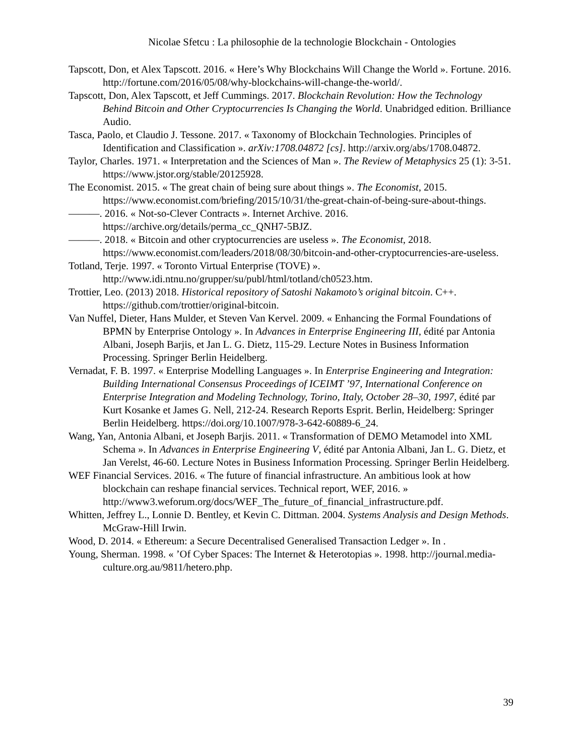Nicolae Sfetcu : La philosophie de la technologie Blockchain - Ontologies
Tapscott, Don, et Alex Tapscott. 2016. « Here’s Why Blockchains Will Change the World ». Fortune. 2016. http://fortune.com/2016/05/08/why-blockchains-will-change-the-world/.
Tapscott, Don, Alex Tapscott, et Jeff Cummings. 2017. Blockchain Revolution: How the Technology Behind Bitcoin and Other Cryptocurrencies Is Changing the World. Unabridged edition. Brilliance Audio.
Tasca, Paolo, et Claudio J. Tessone. 2017. « Taxonomy of Blockchain Technologies. Principles of Identification and Classification ». arXiv:1708.04872 [cs]. http://arxiv.org/abs/1708.04872.
Taylor, Charles. 1971. « Interpretation and the Sciences of Man ». The Review of Metaphysics 25 (1): 3-51. https://www.jstor.org/stable/20125928.
The Economist. 2015. « The great chain of being sure about things ». The Economist, 2015. https://www.economist.com/briefing/2015/10/31/the-great-chain-of-being-sure-about-things.
———. 2016. « Not-so-Clever Contracts ». Internet Archive. 2016. https://archive.org/details/perma_cc_QNH7-5BJZ.
———. 2018. « Bitcoin and other cryptocurrencies are useless ». The Economist, 2018. https://www.economist.com/leaders/2018/08/30/bitcoin-and-other-cryptocurrencies-are-useless.
Totland, Terje. 1997. « Toronto Virtual Enterprise (TOVE) ». http://www.idi.ntnu.no/grupper/su/publ/html/totland/ch0523.htm.
Trottier, Leo. (2013) 2018. Historical repository of Satoshi Nakamoto’s original bitcoin. C++. https://github.com/trottier/original-bitcoin.
Van Nuffel, Dieter, Hans Mulder, et Steven Van Kervel. 2009. « Enhancing the Formal Foundations of BPMN by Enterprise Ontology ». In Advances in Enterprise Engineering III, édité par Antonia Albani, Joseph Barjis, et Jan L. G. Dietz, 115-29. Lecture Notes in Business Information Processing. Springer Berlin Heidelberg.
Vernadat, F. B. 1997. « Enterprise Modelling Languages ». In Enterprise Engineering and Integration: Building International Consensus Proceedings of ICEIMT ’97, International Conference on Enterprise Integration and Modeling Technology, Torino, Italy, October 28–30, 1997, édité par Kurt Kosanke et James G. Nell, 212-24. Research Reports Esprit. Berlin, Heidelberg: Springer Berlin Heidelberg. https://doi.org/10.1007/978-3-642-60889-6_24.
Wang, Yan, Antonia Albani, et Joseph Barjis. 2011. « Transformation of DEMO Metamodel into XML Schema ». In Advances in Enterprise Engineering V, édité par Antonia Albani, Jan L. G. Dietz, et Jan Verelst, 46-60. Lecture Notes in Business Information Processing. Springer Berlin Heidelberg.
WEF Financial Services. 2016. « The future of financial infrastructure. An ambitious look at how blockchain can reshape financial services. Technical report, WEF, 2016. » http://www3.weforum.org/docs/WEF_The_future_of_financial_infrastructure.pdf.
Whitten, Jeffrey L., Lonnie D. Bentley, et Kevin C. Dittman. 2004. Systems Analysis and Design Methods. McGraw-Hill Irwin.
Wood, D. 2014. « Ethereum: a Secure Decentralised Generalised Transaction Ledger ». In .
Young, Sherman. 1998. « ’Of Cyber Spaces: The Internet & Heterotopias ». 1998. http://journal.media-culture.org.au/9811/hetero.php.
39